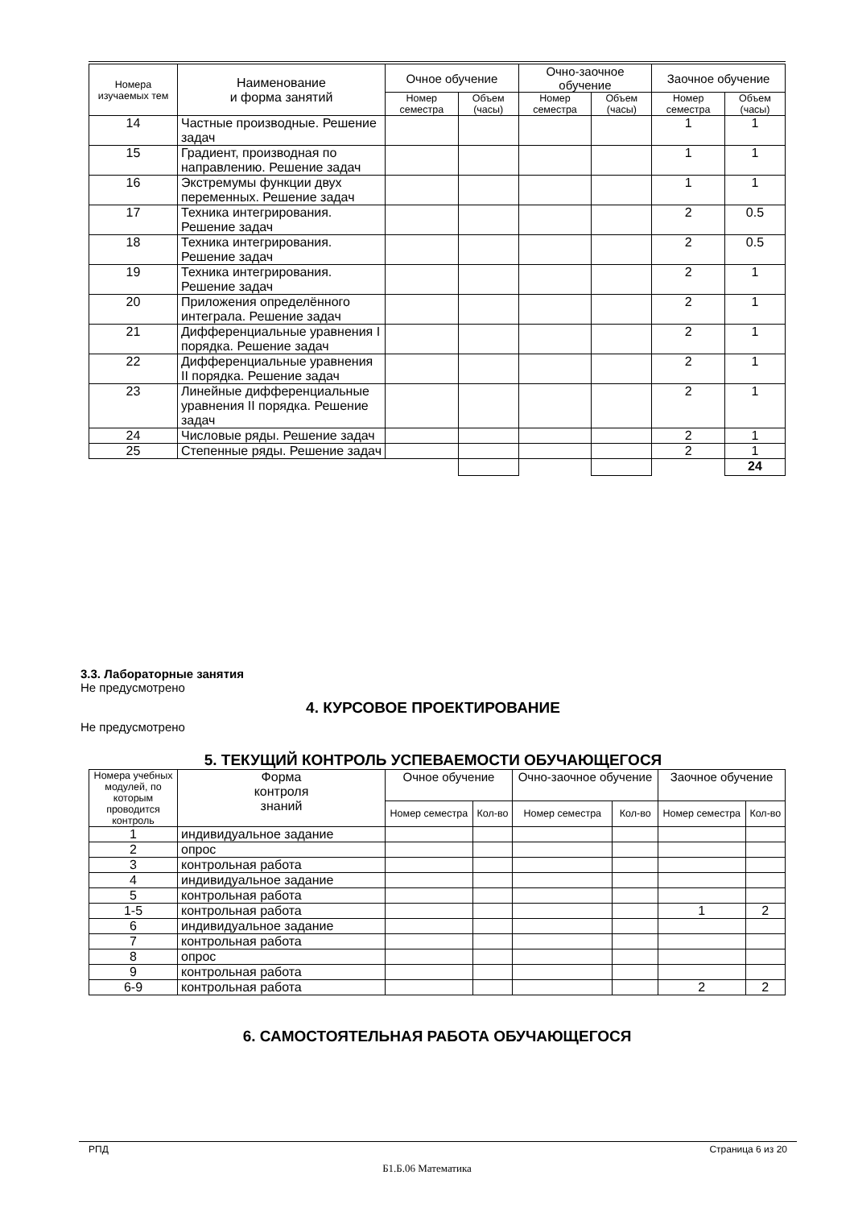| Номера изучаемых тем | Наименование и форма занятий | Очное обучение | | Очно-заочное обучение | | Заочное обучение | |
| --- | --- | --- | --- | --- | --- | --- | --- |
| | | Номер семестра | Объем (часы) | Номер семестра | Объем (часы) | Номер семестра | Объем (часы) |
| 14 | Частные производные. Решение задач | | | | | 1 | 1 |
| 15 | Градиент, производная по направлению. Решение задач | | | | | 1 | 1 |
| 16 | Экстремумы функции двух переменных. Решение задач | | | | | 1 | 1 |
| 17 | Техника интегрирования. Решение задач | | | | | 2 | 0.5 |
| 18 | Техника интегрирования. Решение задач | | | | | 2 | 0.5 |
| 19 | Техника интегрирования. Решение задач | | | | | 2 | 1 |
| 20 | Приложения определённого интеграла. Решение задач | | | | | 2 | 1 |
| 21 | Дифференциальные уравнения I порядка. Решение задач | | | | | 2 | 1 |
| 22 | Дифференциальные уравнения II порядка. Решение задач | | | | | 2 | 1 |
| 23 | Линейные дифференциальные уравнения II порядка. Решение задач | | | | | 2 | 1 |
| 24 | Числовые ряды. Решение задач | | | | | 2 | 1 |
| 25 | Степенные ряды. Решение задач | | | | | 2 | 1 |
| | | | | | | | 24 |
3.3. Лабораторные занятия
Не предусмотрено
4. КУРСОВОЕ ПРОЕКТИРОВАНИЕ
Не предусмотрено
5. ТЕКУЩИЙ КОНТРОЛЬ УСПЕВАЕМОСТИ ОБУЧАЮЩЕГОСЯ
| Номера учебных модулей, по которым проводится контроль | Форма контроля знаний | Очное обучение | | Очно-заочное обучение | | Заочное обучение | |
| --- | --- | --- | --- | --- | --- | --- | --- |
| | | Номер семестра | Кол-во | Номер семестра | Кол-во | Номер семестра | Кол-во |
| 1 | индивидуальное задание | | | | | | |
| 2 | опрос | | | | | | |
| 3 | контрольная работа | | | | | | |
| 4 | индивидуальное задание | | | | | | |
| 5 | контрольная работа | | | | | | |
| 1-5 | контрольная работа | | | | | 1 | 2 |
| 6 | индивидуальное задание | | | | | | |
| 7 | контрольная работа | | | | | | |
| 8 | опрос | | | | | | |
| 9 | контрольная работа | | | | | | |
| 6-9 | контрольная работа | | | | | 2 | 2 |
6. САМОСТОЯТЕЛЬНАЯ РАБОТА ОБУЧАЮЩЕГОСЯ
РПД Страница 6 из 20
Б1.Б.06 Математика